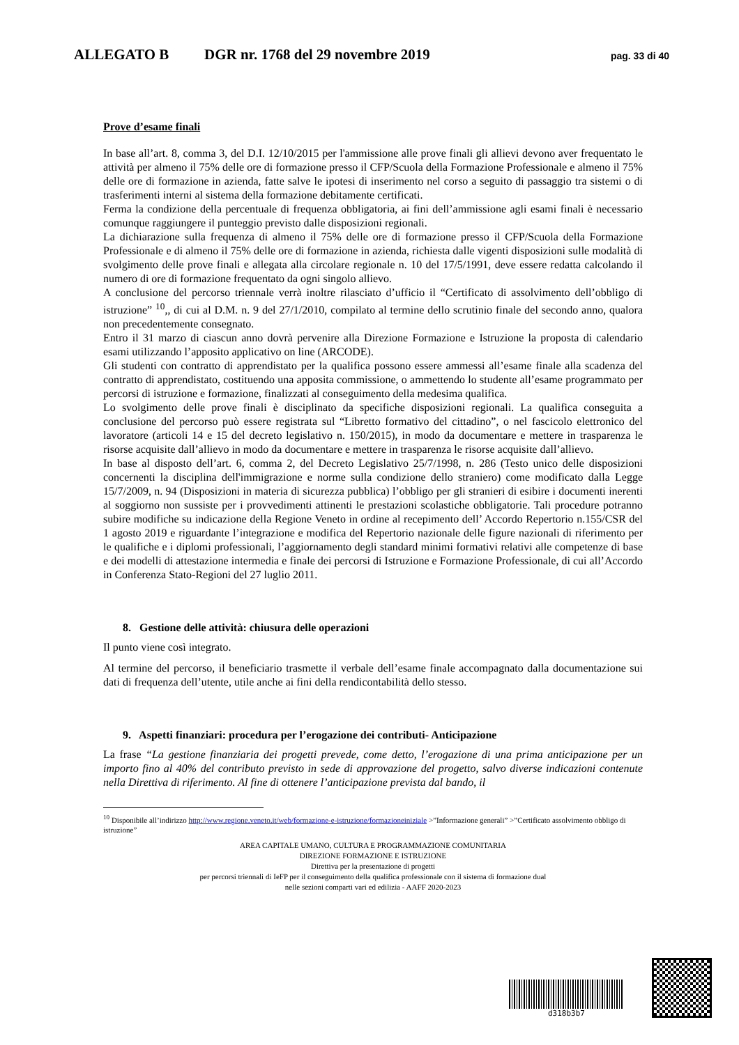ALLEGATO B DGR nr. 1768 del 29 novembre 2019 pag. 33 di 40
Prove d’esame finali
In base all’art. 8, comma 3, del D.I. 12/10/2015 per l'ammissione alle prove finali gli allievi devono aver frequentato le attività per almeno il 75% delle ore di formazione presso il CFP/Scuola della Formazione Professionale e almeno il 75% delle ore di formazione in azienda, fatte salve le ipotesi di inserimento nel corso a seguito di passaggio tra sistemi o di trasferimenti interni al sistema della formazione debitamente certificati.
Ferma la condizione della percentuale di frequenza obbligatoria, ai fini dell’ammissione agli esami finali è necessario comunque raggiungere il punteggio previsto dalle disposizioni regionali.
La dichiarazione sulla frequenza di almeno il 75% delle ore di formazione presso il CFP/Scuola della Formazione Professionale e di almeno il 75% delle ore di formazione in azienda, richiesta dalle vigenti disposizioni sulle modalità di svolgimento delle prove finali e allegata alla circolare regionale n. 10 del 17/5/1991, deve essere redatta calcolando il numero di ore di formazione frequentato da ogni singolo allievo.
A conclusione del percorso triennale verrà inoltre rilasciato d’ufficio il “Certificato di assolvimento dell’obbligo di istruzione” <sup>10</sup>,, di cui al D.M. n. 9 del 27/1/2010, compilato al termine dello scrutinio finale del secondo anno, qualora non precedentemente consegnato.
Entro il 31 marzo di ciascun anno dovrà pervenire alla Direzione Formazione e Istruzione la proposta di calendario esami utilizzando l’apposito applicativo on line (ARCODE).
Gli studenti con contratto di apprendistato per la qualifica possono essere ammessi all’esame finale alla scadenza del contratto di apprendistato, costituendo una apposita commissione, o ammettendo lo studente all’esame programmato per percorsi di istruzione e formazione, finalizzati al conseguimento della medesima qualifica.
Lo svolgimento delle prove finali è disciplinato da specifiche disposizioni regionali. La qualifica conseguita a conclusione del percorso può essere registrata sul “Libretto formativo del cittadino”, o nel fascicolo elettronico del lavoratore (articoli 14 e 15 del decreto legislativo n. 150/2015), in modo da documentare e mettere in trasparenza le risorse acquisite dall’allievo in modo da documentare e mettere in trasparenza le risorse acquisite dall’allievo.
In base al disposto dell’art. 6, comma 2, del Decreto Legislativo 25/7/1998, n. 286 (Testo unico delle disposizioni concernenti la disciplina dell'immigrazione e norme sulla condizione dello straniero) come modificato dalla Legge 15/7/2009, n. 94 (Disposizioni in materia di sicurezza pubblica) l’obbligo per gli stranieri di esibire i documenti inerenti al soggiorno non sussiste per i provvedimenti attinenti le prestazioni scolastiche obbligatorie. Tali procedure potranno subire modifiche su indicazione della Regione Veneto in ordine al recepimento dell’ Accordo Repertorio n.155/CSR del 1 agosto 2019 e riguardante l’integrazione e modifica del Repertorio nazionale delle figure nazionali di riferimento per le qualifiche e i diplomi professionali, l’aggiornamento degli standard minimi formativi relativi alle competenze di base e dei modelli di attestazione intermedia e finale dei percorsi di Istruzione e Formazione Professionale, di cui all’Accordo in Conferenza Stato-Regioni del 27 luglio 2011.
8. Gestione delle attività: chiusura delle operazioni
Il punto viene così integrato.
Al termine del percorso, il beneficiario trasmette il verbale dell’esame finale accompagnato dalla documentazione sui dati di frequenza dell’utente, utile anche ai fini della rendicontabilità dello stesso.
9. Aspetti finanziari: procedura per l’erogazione dei contributi- Anticipazione
La frase “La gestione finanziaria dei progetti prevede, come detto, l’erogazione di una prima anticipazione per un importo fino al 40% del contributo previsto in sede di approvazione del progetto, salvo diverse indicazioni contenute nella Direttiva di riferimento. Al fine di ottenere l’anticipazione prevista dal bando, il
<sup>10</sup> Disponibile all’indirizzo http://www.regione.veneto.it/web/formazione-e-istruzione/formazioneiniziale >”Informazione generali” >”Certificato assolvimento obbligo di istruzione”
AREA CAPITALE UMANO, CULTURA E PROGRAMMAZIONE COMUNITARIA
DIREZIONE FORMAZIONE E ISTRUZIONE
Direttiva per la presentazione di progetti
per percorsi triennali di IeFP per il conseguimento della qualifica professionale con il sistema di formazione dual
nelle sezioni comparti vari ed edilizia - AAFF 2020-2023
d318b3b7